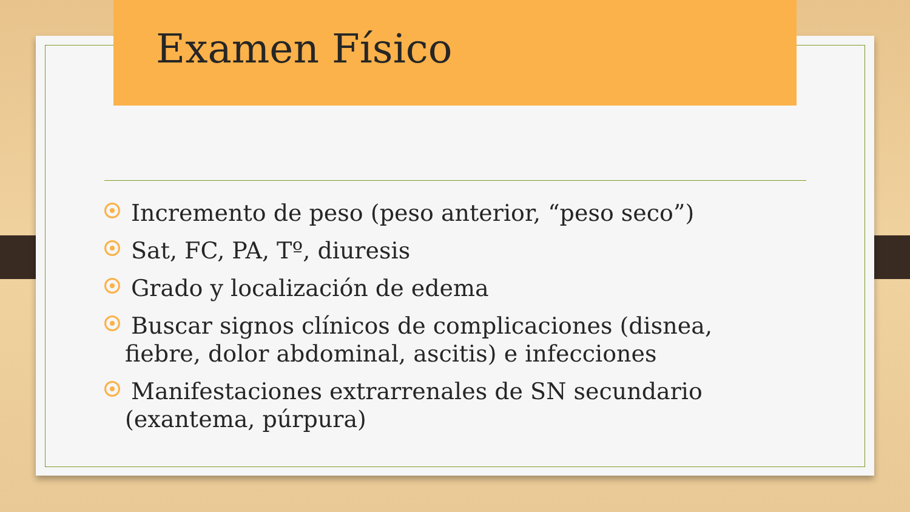Examen Físico
Incremento de peso (peso anterior, “peso seco”)
Sat, FC, PA, Tº, diuresis
Grado y localización de edema
Buscar signos clínicos de complicaciones (disnea, fiebre, dolor abdominal, ascitis) e infecciones
Manifestaciones extrarrenales de SN secundario (exantema, púrpura)